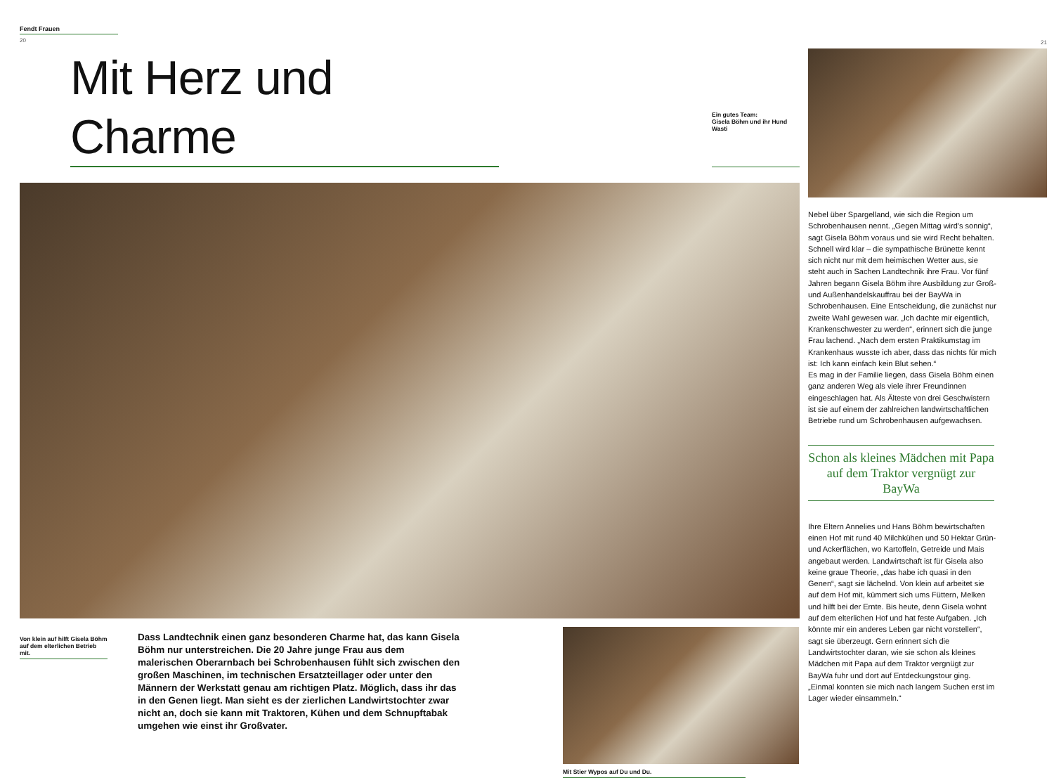Fendt Frauen
20
Mit Herz und Charme
Ein gutes Team:
Gisela Böhm und ihr Hund Wasti
Von klein auf hilft Gisela Böhm auf dem elterlichen Betrieb mit.
Dass Landtechnik einen ganz besonderen Charme hat, das kann Gisela Böhm nur unterstreichen. Die 20 Jahre junge Frau aus dem malerischen Oberarnbach bei Schrobenhausen fühlt sich zwischen den großen Maschinen, im technischen Ersatzteillager oder unter den Männern der Werkstatt genau am richtigen Platz. Möglich, dass ihr das in den Genen liegt. Man sieht es der zierlichen Landwirtstochter zwar nicht an, doch sie kann mit Traktoren, Kühen und dem Schnupftabak umgehen wie einst ihr Großvater.
Mit Stier Wypos auf Du und Du.
21
Nebel über Spargelland, wie sich die Region um Schrobenhausen nennt. „Gegen Mittag wird’s sonnig“, sagt Gisela Böhm voraus und sie wird Recht behalten. Schnell wird klar – die sympathische Brünette kennt sich nicht nur mit dem heimischen Wetter aus, sie steht auch in Sachen Landtechnik ihre Frau. Vor fünf Jahren begann Gisela Böhm ihre Ausbildung zur Groß- und Außenhandelskauffrau bei der BayWa in Schrobenhausen. Eine Entscheidung, die zunächst nur zweite Wahl gewesen war. „Ich dachte mir eigentlich, Krankenschwester zu werden“, erinnert sich die junge Frau lachend. „Nach dem ersten Praktikumstag im Krankenhaus wusste ich aber, dass das nichts für mich ist: Ich kann einfach kein Blut sehen.“
Es mag in der Familie liegen, dass Gisela Böhm einen ganz anderen Weg als viele ihrer Freundinnen eingeschlagen hat. Als Älteste von drei Geschwistern ist sie auf einem der zahlreichen landwirtschaftlichen Betriebe rund um Schrobenhausen aufgewachsen.
Schon als kleines Mädchen mit Papa auf dem Traktor vergnügt zur BayWa
Ihre Eltern Annelies und Hans Böhm bewirtschaften einen Hof mit rund 40 Milchkühen und 50 Hektar Grün- und Ackerflächen, wo Kartoffeln, Getreide und Mais angebaut werden. Landwirtschaft ist für Gisela also keine graue Theorie, „das habe ich quasi in den Genen“, sagt sie lächelnd. Von klein auf arbeitet sie auf dem Hof mit, kümmert sich ums Füttern, Melken und hilft bei der Ernte. Bis heute, denn Gisela wohnt auf dem elterlichen Hof und hat feste Aufgaben. „Ich könnte mir ein anderes Leben gar nicht vorstellen“, sagt sie überzeugt. Gern erinnert sich die Landwirtstochter daran, wie sie schon als kleines Mädchen mit Papa auf dem Traktor vergnügt zur BayWa fuhr und dort auf Entdeckungstour ging. „Einmal konnten sie mich nach langem Suchen erst im Lager wieder einsammeln.“